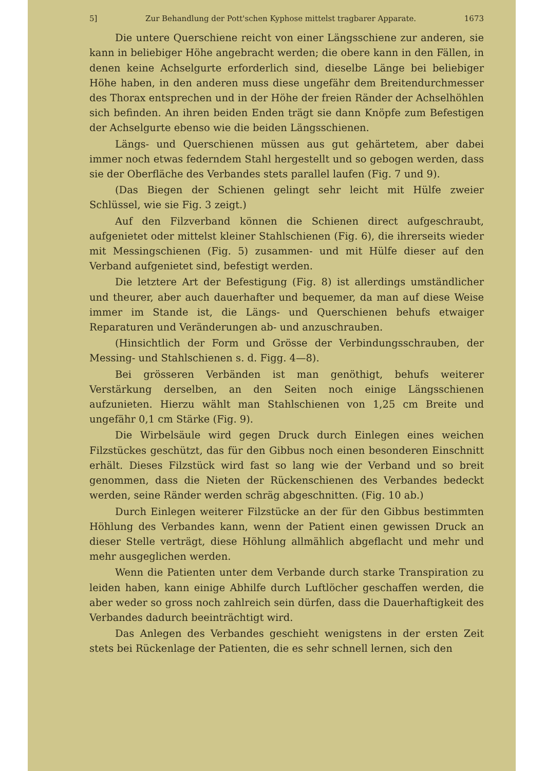5] Zur Behandlung der Pott'schen Kyphose mittelst tragbarer Apparate. 1673
Die untere Querschiene reicht von einer Längsschiene zur anderen, sie kann in beliebiger Höhe angebracht werden; die obere kann in den Fällen, in denen keine Achselgurte erforderlich sind, dieselbe Länge bei beliebiger Höhe haben, in den anderen muss diese ungefähr dem Breitendurchmesser des Thorax entsprechen und in der Höhe der freien Ränder der Achselhöhlen sich befinden. An ihren beiden Enden trägt sie dann Knöpfe zum Befestigen der Achselgurte ebenso wie die beiden Längsschienen.
Längs- und Querschienen müssen aus gut gehärtetem, aber dabei immer noch etwas federndem Stahl hergestellt und so gebogen werden, dass sie der Oberfläche des Verbandes stets parallel laufen (Fig. 7 und 9).
(Das Biegen der Schienen gelingt sehr leicht mit Hülfe zweier Schlüssel, wie sie Fig. 3 zeigt.)
Auf den Filzverband können die Schienen direct aufgeschraubt, aufgenietet oder mittelst kleiner Stahlschienen (Fig. 6), die ihrerseits wieder mit Messingschienen (Fig. 5) zusammen- und mit Hülfe dieser auf den Verband aufgenietet sind, befestigt werden.
Die letztere Art der Befestigung (Fig. 8) ist allerdings umständlicher und theurer, aber auch dauerhafter und bequemer, da man auf diese Weise immer im Stande ist, die Längs- und Querschienen behufs etwaiger Reparaturen und Veränderungen ab- und anzuschrauben.
(Hinsichtlich der Form und Grösse der Verbindungsschrauben, der Messing- und Stahlschienen s. d. Figg. 4—8).
Bei grösseren Verbänden ist man genöthigt, behufs weiterer Verstärkung derselben, an den Seiten noch einige Längsschienen aufzunieten. Hierzu wählt man Stahlschienen von 1,25 cm Breite und ungefähr 0,1 cm Stärke (Fig. 9).
Die Wirbelsäule wird gegen Druck durch Einlegen eines weichen Filzstückes geschützt, das für den Gibbus noch einen besonderen Einschnitt erhält. Dieses Filzstück wird fast so lang wie der Verband und so breit genommen, dass die Nieten der Rückenschienen des Verbandes bedeckt werden, seine Ränder werden schräg abgeschnitten. (Fig. 10 ab.)
Durch Einlegen weiterer Filzstücke an der für den Gibbus bestimmten Höhlung des Verbandes kann, wenn der Patient einen gewissen Druck an dieser Stelle verträgt, diese Höhlung allmählich abgeflacht und mehr und mehr ausgeglichen werden.
Wenn die Patienten unter dem Verbande durch starke Transpiration zu leiden haben, kann einige Abhilfe durch Luftlöcher geschaffen werden, die aber weder so gross noch zahlreich sein dürfen, dass die Dauerhaftigkeit des Verbandes dadurch beeinträchtigt wird.
Das Anlegen des Verbandes geschieht wenigstens in der ersten Zeit stets bei Rückenlage der Patienten, die es sehr schnell lernen, sich den